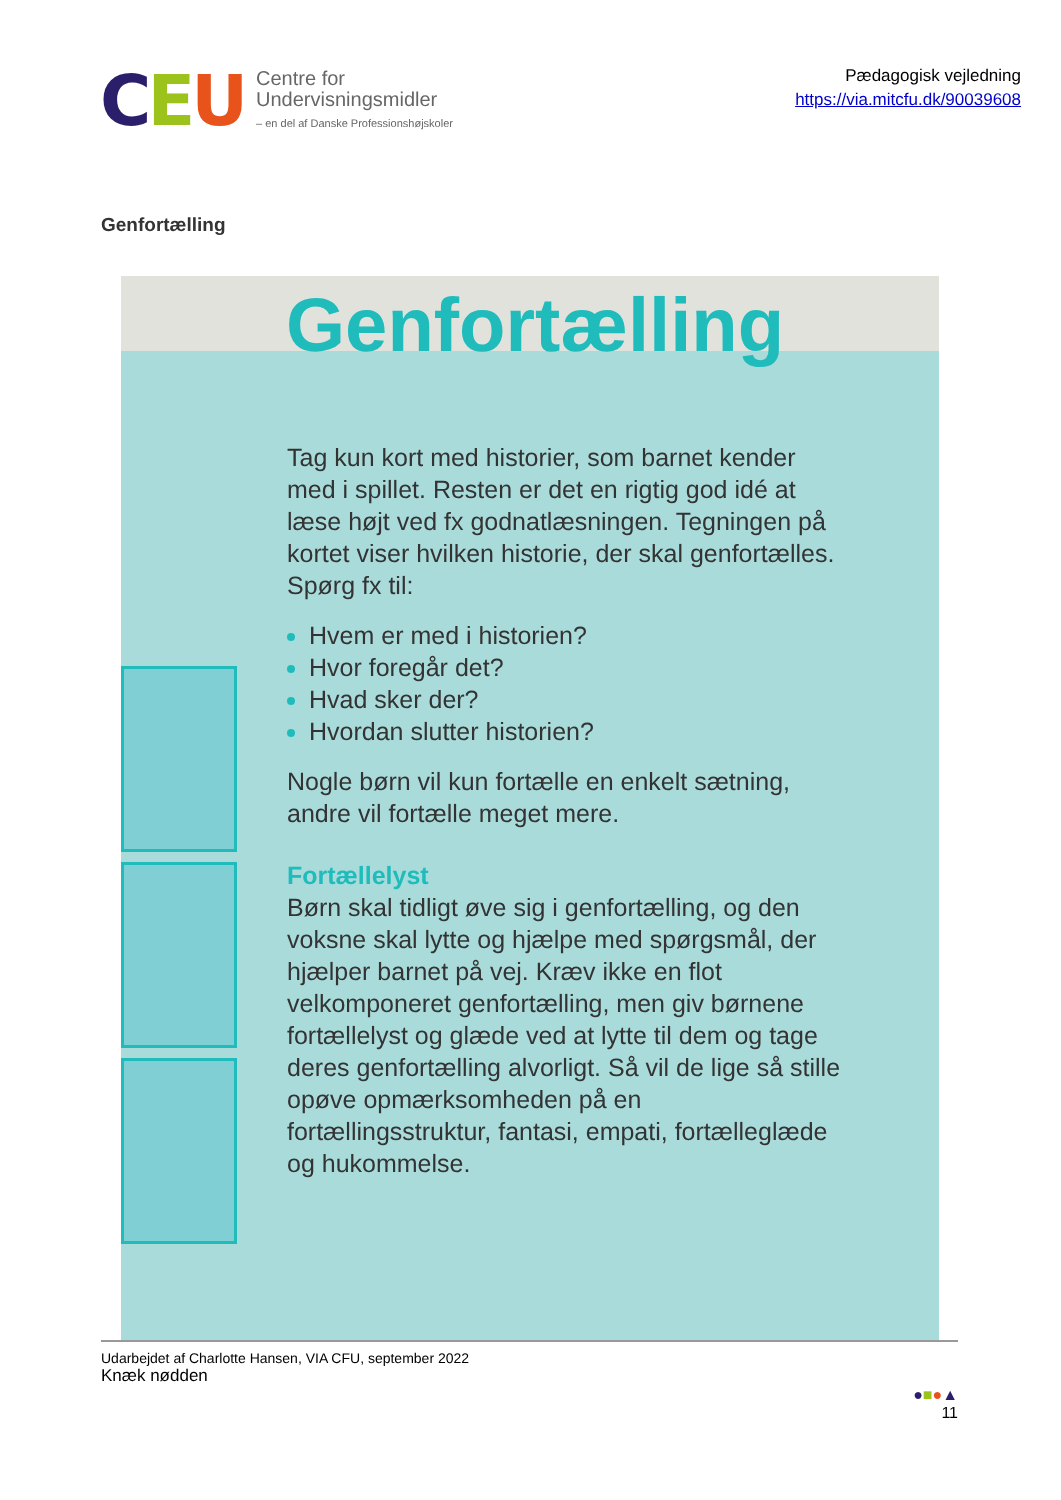CEU
Centre for
Undervisningsmidler
– en del af Danske Professionshøjskoler
Pædagogisk vejledning
https://via.mitcfu.dk/90039608
Genfortælling
Genfortælling
Tag kun kort med historier, som barnet kender med i spillet. Resten er det en rigtig god idé at læse højt ved fx godnatlæsningen. Tegningen på kortet viser hvilken historie, der skal genfortælles. Spørg fx til:
Hvem er med i historien?
Hvor foregår det?
Hvad sker der?
Hvordan slutter historien?
Nogle børn vil kun fortælle en enkelt sætning, andre vil fortælle meget mere.
Fortællelyst
Børn skal tidligt øve sig i genfortælling, og den voksne skal lytte og hjælpe med spørgsmål, der hjælper barnet på vej. Kræv ikke en flot velkomponeret genfortælling, men giv børnene fortællelyst og glæde ved at lytte til dem og tage deres genfortælling alvorligt. Så vil de lige så stille opøve opmærksomheden på en fortællingsstruktur, fantasi, empati, fortælleglæde og hukommelse.
Udarbejdet af Charlotte Hansen, VIA CFU, september 2022
Knæk nødden
●■●▲
11